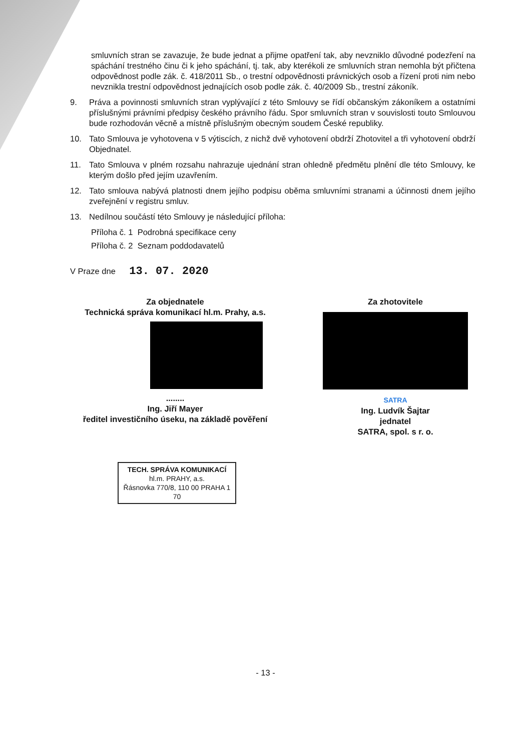smluvních stran se zavazuje, že bude jednat a přijme opatření tak, aby nevzniklo důvodné podezření na spáchání trestného činu či k jeho spáchání, tj. tak, aby kterékoli ze smluvních stran nemohla být přičtena odpovědnost podle zák. č. 418/2011 Sb., o trestní odpovědnosti právnických osob a řízení proti nim nebo nevznikla trestní odpovědnost jednajících osob podle zák. č. 40/2009 Sb., trestní zákoník.
9. Práva a povinnosti smluvních stran vyplývající z této Smlouvy se řídí občanským zákoníkem a ostatními příslušnými právními předpisy českého právního řádu. Spor smluvních stran v souvislosti touto Smlouvou bude rozhodován věcně a místně příslušným obecným soudem České republiky.
10. Tato Smlouva je vyhotovena v 5 výtiscích, z nichž dvě vyhotovení obdrží Zhotovitel a tři vyhotovení obdrží Objednatel.
11. Tato Smlouva v plném rozsahu nahrazuje ujednání stran ohledně předmětu plnění dle této Smlouvy, ke kterým došlo před jejím uzavřením.
12. Tato smlouva nabývá platnosti dnem jejího podpisu oběma smluvními stranami a účinnosti dnem jejího zveřejnění v registru smluv.
13. Nedílnou součástí této Smlouvy je následující příloha:
Příloha č. 1 Podrobná specifikace ceny
Příloha č. 2 Seznam poddodavatelů
V Praze dne 13. 07. 2020
Za objednatele
Technická správa komunikací hl.m. Prahy, a.s.
........
Ing. Jiří Mayer
ředitel investičního úseku, na základě pověření
Za zhotovitele
SATRA
Ing. Ludvík Šajtar
jednatel
SATRA, spol. s r. o.
TECH. SPRÁVA KOMUNIKACÍ
hl.m. PRAHY, a.s.
Řásnovka 770/8, 110 00 PRAHA 1
70
- 13 -